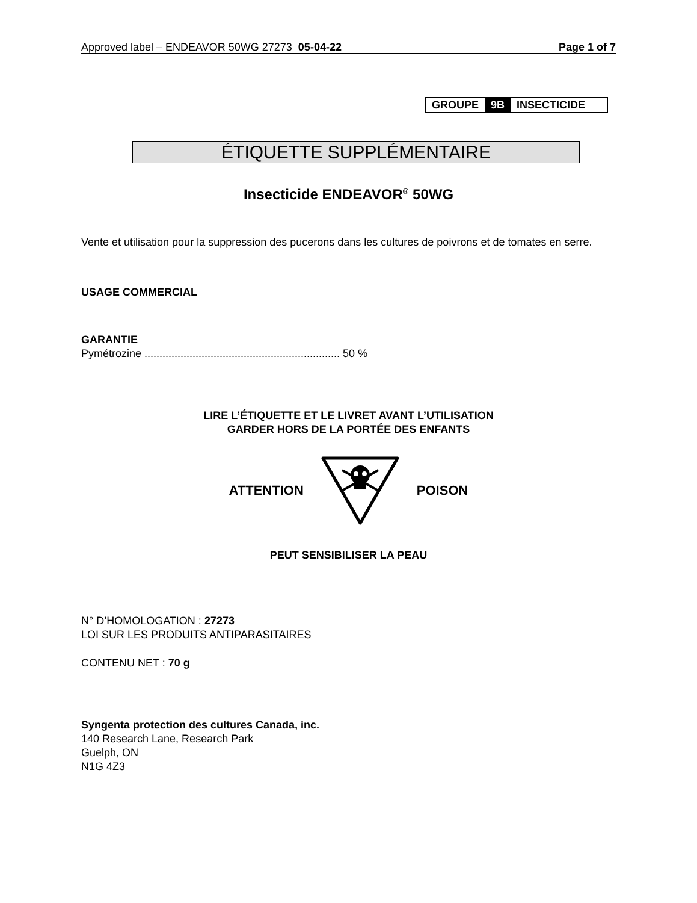Approved label – ENDEAVOR 50WG 27273 05-04-22 Page 1 of 7
GROUPE 9B INSECTICIDE
ÉTIQUETTE SUPPLÉMENTAIRE
Insecticide ENDEAVOR<sup>®</sup> 50WG
Vente et utilisation pour la suppression des pucerons dans les cultures de poivrons et de tomates en serre.
USAGE COMMERCIAL
GARANTIE
Pymétrozine ................................................................. 50 %
LIRE L’ÉTIQUETTE ET LE LIVRET AVANT L’UTILISATION
GARDER HORS DE LA PORTÉE DES ENFANTS
ATTENTION POISON
PEUT SENSIBILISER LA PEAU
N° D’HOMOLOGATION : 27273
LOI SUR LES PRODUITS ANTIPARASITAIRES
CONTENU NET : 70 g
Syngenta protection des cultures Canada, inc.
140 Research Lane, Research Park
Guelph, ON
N1G 4Z3